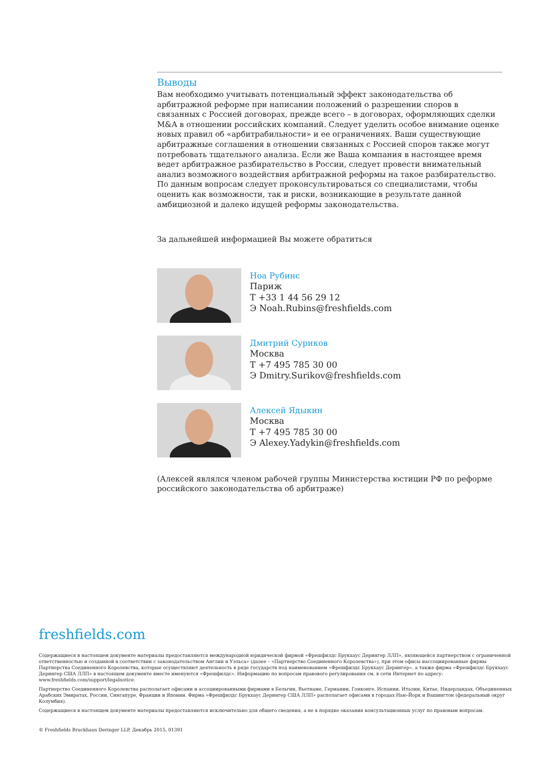Выводы
Вам необходимо учитывать потенциальный эффект законодательства об арбитражной реформе при написании положений о разрешении споров в связанных с Россией договорах, прежде всего – в договорах, оформляющих сделки M&A в отношении российских компаний. Следует уделить особое внимание оценке новых правил об «арбитрабильности» и ее ограничениях. Ваши существующие арбитражные соглашения в отношении связанных с Россией споров также могут потребовать тщательного анализа. Если же Ваша компания в настоящее время ведет арбитражное разбирательство в России, следует провести внимательный анализ возможного воздействия арбитражной реформы на такое разбирательство. По данным вопросам следует проконсультироваться со специалистами, чтобы оценить как возможности, так и риски, возникающие в результате данной амбициозной и далеко идущей реформы законодательства.
За дальнейшей информацией Вы можете обратиться
Ноа Рубинс
Париж
T +33 1 44 56 29 12
Э Noah.Rubins@freshfields.com
Дмитрий Суриков
Москва
T +7 495 785 30 00
Э Dmitry.Surikov@freshfields.com
Алексей Ядыкин
Москва
T +7 495 785 30 00
Э Alexey.Yadykin@freshfields.com
(Алексей являлся членом рабочей группы Министерства юстиции РФ по реформе российского законодательства об арбитраже)
freshfields.com
Содержащиеся в настоящем документе материалы предоставляются международной юридической фирмой «Фрешфилдс Брукхаус Дерингер ЛЛП», являющейся партнерством с ограниченной ответственностью и созданной в соответствии с законодательством Англии и Уэльса» (далее – «Партнерство Соединенного Королевства»), при этом офисы иассоциированные фирмы Партнерства Соединенного Королевства, которые осуществляют деятельность в ряде государств под наименованием «Фрешфилдс Брукхаус Дерингер», а также фирма «Фрешфилдс Брукхаус Дерингер США ЛЛП» в настоящем документе вместе именуются «Фрешфилдс». Информацию по вопросам правового регулирования см. в сети Интернет по адресу: www.freshfields.com/support/legalnotice.
Партнерство Соединенного Королевства располагает офисами и ассоциированными фирмами в Бельгии, Вьетнаме, Германии, Гонконге, Испании, Италии, Китае, Нидерландах, Объединенных Арабских Эмиратах, России, Сингапуре, Франции и Японии. Фирма «Фрешфилдс Брукхаус Дерингер США ЛЛП» располагает офисами в городах Нью-Йорк и Вашингтон (федеральный округ Колумбия).
Содержащиеся в настоящем документе материалы предоставляются исключительно для общего сведения, а не в порядке оказания консультационных услуг по правовым вопросам.
© Freshfields Bruckhaus Deringer LLP, Декабрь 2015, 01391